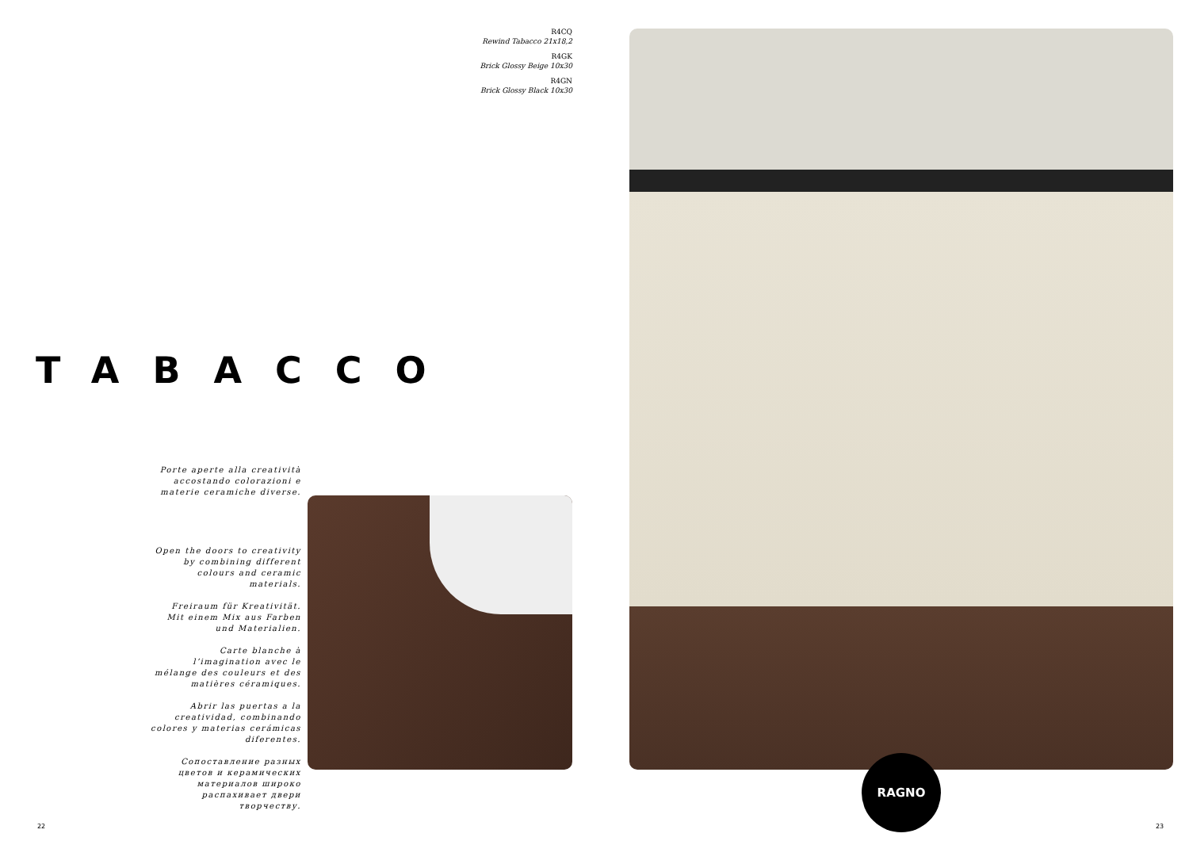R4CQ
Rewind Tabacco 21x18,2
R4GK
Brick Glossy Beige 10x30
R4GN
Brick Glossy Black 10x30
TABACCO
Porte aperte alla creatività accostando colorazioni e materie ceramiche diverse.
Open the doors to creativity by combining different colours and ceramic materials.
Freiraum für Kreativität. Mit einem Mix aus Farben und Materialien.
Carte blanche à l’imagination avec le mélange des couleurs et des matières céramiques.
Abrir las puertas a la creatividad, combinando colores y materias cerámicas diferentes.
Сопоставление разных цветов и керамических материалов широко распахивает двери творчеству.
22
RAGNO
23